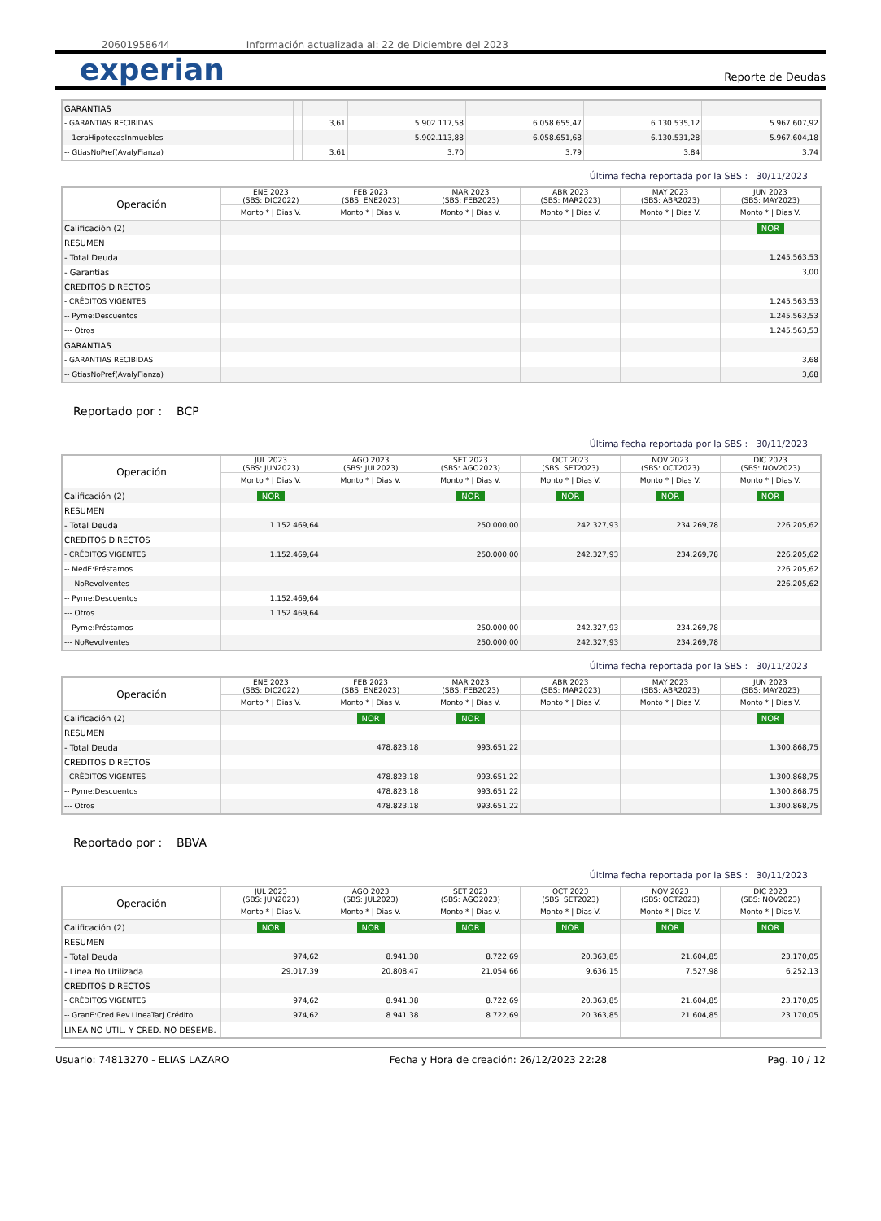20601958644 Información actualizada al: 22 de Diciembre del 2023
experian
Reporte de Deudas
| GARANTIAS | | | | | | |
| - GARANTIAS RECIBIDAS | | 3,61 | 5.902.117,58 | 6.058.655,47 | 6.130.535,12 | 5.967.607,92 |
| -- 1eraHipotecasInmuebles | | | 5.902.113,88 | 6.058.651,68 | 6.130.531,28 | 5.967.604,18 |
| -- GtiasNoPref(AvalyFianza) | | 3,61 | 3,70 | 3,79 | 3,84 | 3,74 |
Última fecha reportada por la SBS : 30/11/2023
| Operación | ENE 2023 (SBS: DIC2022) | FEB 2023 (SBS: ENE2023) | MAR 2023 (SBS: FEB2023) | ABR 2023 (SBS: MAR2023) | MAY 2023 (SBS: ABR2023) | JUN 2023 (SBS: MAY2023) |
| --- | --- | --- | --- | --- | --- | --- |
| | Monto * / Dias V. | Monto * / Dias V. | Monto * / Dias V. | Monto * / Dias V. | Monto * / Dias V. | Monto * / Dias V. |
| Calificación (2) | | | | | | NOR |
| RESUMEN | | | | | | |
| - Total Deuda | | | | | | 1.245.563,53 |
| - Garantías | | | | | | 3,00 |
| CREDITOS DIRECTOS | | | | | | |
| - CRÉDITOS VIGENTES | | | | | | 1.245.563,53 |
| -- Pyme:Descuentos | | | | | | 1.245.563,53 |
| --- Otros | | | | | | 1.245.563,53 |
| GARANTIAS | | | | | | |
| - GARANTIAS RECIBIDAS | | | | | | 3,68 |
| -- GtiasNoPref(AvalyFianza) | | | | | | 3,68 |
Reportado por : BCP
Última fecha reportada por la SBS : 30/11/2023
| Operación | JUL 2023 (SBS: JUN2023) | AGO 2023 (SBS: JUL2023) | SET 2023 (SBS: AGO2023) | OCT 2023 (SBS: SET2023) | NOV 2023 (SBS: OCT2023) | DIC 2023 (SBS: NOV2023) |
| --- | --- | --- | --- | --- | --- | --- |
| | Monto * / Dias V. | Monto * / Dias V. | Monto * / Dias V. | Monto * / Dias V. | Monto * / Dias V. | Monto * / Dias V. |
| Calificación (2) | NOR | | NOR | NOR | NOR | NOR |
| RESUMEN | | | | | | |
| - Total Deuda | 1.152.469,64 | | 250.000,00 | 242.327,93 | 234.269,78 | 226.205,62 |
| CREDITOS DIRECTOS | | | | | | |
| - CRÉDITOS VIGENTES | 1.152.469,64 | | 250.000,00 | 242.327,93 | 234.269,78 | 226.205,62 |
| -- MedE:Préstamos | | | | | | 226.205,62 |
| --- NoRevolventes | | | | | | 226.205,62 |
| -- Pyme:Descuentos | 1.152.469,64 | | | | | |
| --- Otros | 1.152.469,64 | | | | | |
| -- Pyme:Préstamos | | | 250.000,00 | 242.327,93 | 234.269,78 | |
| --- NoRevolventes | | | 250.000,00 | 242.327,93 | 234.269,78 | |
Última fecha reportada por la SBS : 30/11/2023
| Operación | ENE 2023 (SBS: DIC2022) | FEB 2023 (SBS: ENE2023) | MAR 2023 (SBS: FEB2023) | ABR 2023 (SBS: MAR2023) | MAY 2023 (SBS: ABR2023) | JUN 2023 (SBS: MAY2023) |
| --- | --- | --- | --- | --- | --- | --- |
| | Monto * / Dias V. | Monto * / Dias V. | Monto * / Dias V. | Monto * / Dias V. | Monto * / Dias V. | Monto * / Dias V. |
| Calificación (2) | | NOR | NOR | | | NOR |
| RESUMEN | | | | | | |
| - Total Deuda | | 478.823,18 | 993.651,22 | | | 1.300.868,75 |
| CREDITOS DIRECTOS | | | | | | |
| - CRÉDITOS VIGENTES | | 478.823,18 | 993.651,22 | | | 1.300.868,75 |
| -- Pyme:Descuentos | | 478.823,18 | 993.651,22 | | | 1.300.868,75 |
| --- Otros | | 478.823,18 | 993.651,22 | | | 1.300.868,75 |
Reportado por : BBVA
Última fecha reportada por la SBS : 30/11/2023
| Operación | JUL 2023 (SBS: JUN2023) | AGO 2023 (SBS: JUL2023) | SET 2023 (SBS: AGO2023) | OCT 2023 (SBS: SET2023) | NOV 2023 (SBS: OCT2023) | DIC 2023 (SBS: NOV2023) |
| --- | --- | --- | --- | --- | --- | --- |
| | Monto * / Dias V. | Monto * / Dias V. | Monto * / Dias V. | Monto * / Dias V. | Monto * / Dias V. | Monto * / Dias V. |
| Calificación (2) | NOR | NOR | NOR | NOR | NOR | NOR |
| RESUMEN | | | | | | |
| - Total Deuda | 974,62 | 8.941,38 | 8.722,69 | 20.363,85 | 21.604,85 | 23.170,05 |
| - Linea No Utilizada | 29.017,39 | 20.808,47 | 21.054,66 | 9.636,15 | 7.527,98 | 6.252,13 |
| CREDITOS DIRECTOS | | | | | | |
| - CRÉDITOS VIGENTES | 974,62 | 8.941,38 | 8.722,69 | 20.363,85 | 21.604,85 | 23.170,05 |
| -- GranE:Cred.Rev.LineaTarj.Crédito | 974,62 | 8.941,38 | 8.722,69 | 20.363,85 | 21.604,85 | 23.170,05 |
| LINEA NO UTIL. Y CRED. NO DESEMB. | | | | | | |
Usuario: 74813270 - ELIAS LAZARO Fecha y Hora de creación: 26/12/2023 22:28 Pag. 10 / 12